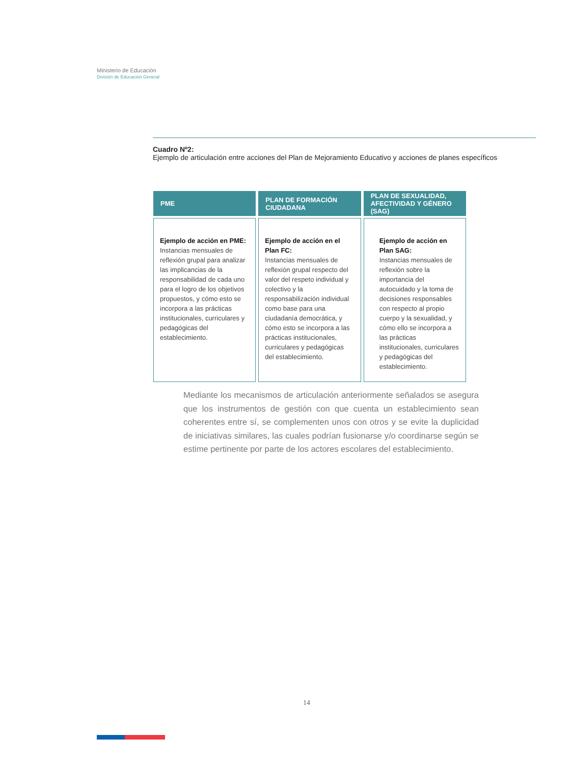Ministerio de Educación
División de Educación General
Cuadro Nº2:
Ejemplo de articulación entre acciones del Plan de Mejoramiento Educativo y acciones de planes específicos
| PME | PLAN DE FORMACIÓN CIUDADANA | PLAN DE SEXUALIDAD, AFECTIVIDAD Y GÉNERO (SAG) |
| --- | --- | --- |
| Ejemplo de acción en PME: Instancias mensuales de reflexión grupal para analizar las implicancias de la responsabilidad de cada uno para el logro de los objetivos propuestos, y cómo esto se incorpora a las prácticas institucionales, curriculares y pedagógicas del establecimiento. | Ejemplo de acción en el Plan FC: Instancias mensuales de reflexión grupal respecto del valor del respeto individual y colectivo y la responsabilización individual como base para una ciudadanía democrática, y cómo esto se incorpora a las prácticas institucionales, curriculares y pedagógicas del establecimiento. | Ejemplo de acción en Plan SAG: Instancias mensuales de reflexión sobre la importancia del autocuidado y la toma de decisiones responsables con respecto al propio cuerpo y la sexualidad, y cómo ello se incorpora a las prácticas institucionales, curriculares y pedagógicas del establecimiento. |
Mediante los mecanismos de articulación anteriormente señalados se asegura que los instrumentos de gestión con que cuenta un establecimiento sean coherentes entre sí, se complementen unos con otros y se evite la duplicidad de iniciativas similares, las cuales podrían fusionarse y/o coordinarse según se estime pertinente por parte de los actores escolares del establecimiento.
14